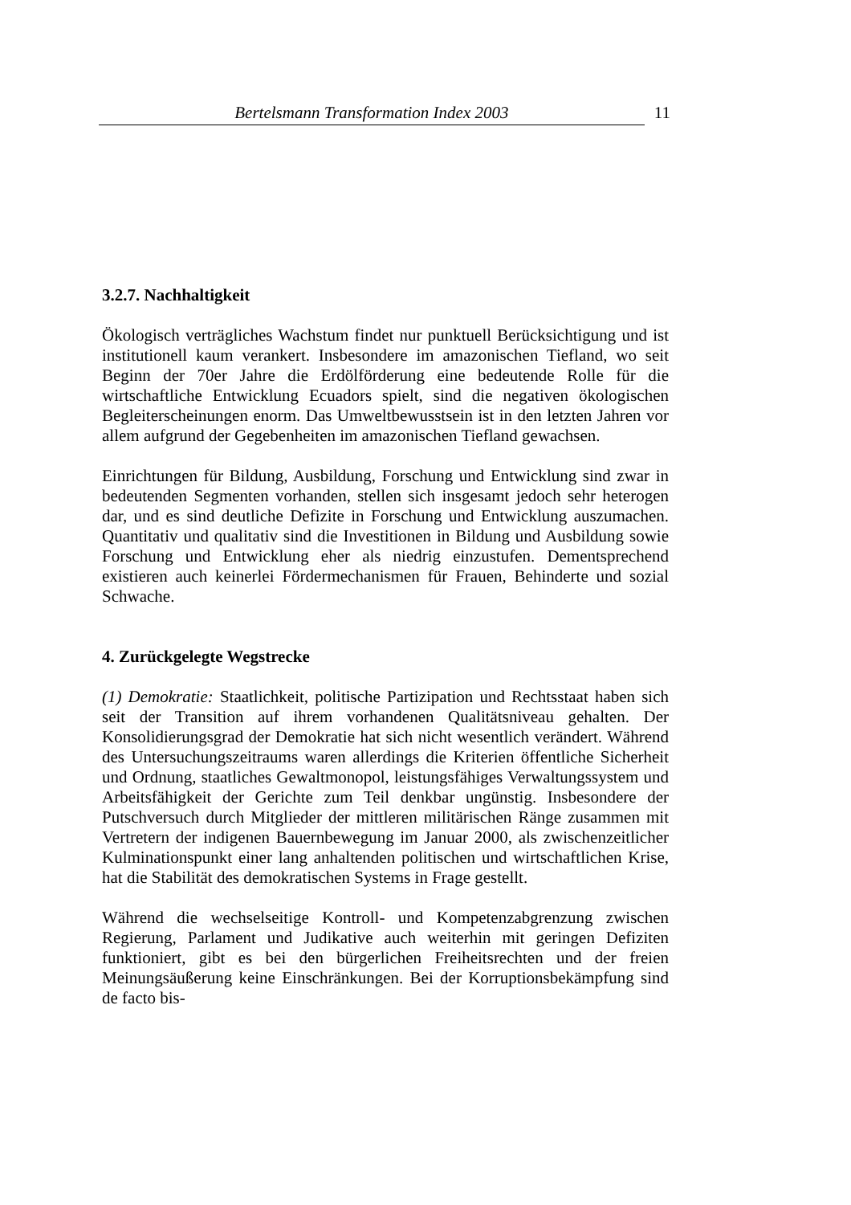Bertelsmann Transformation Index 2003 11
3.2.7. Nachhaltigkeit
Ökologisch verträgliches Wachstum findet nur punktuell Berücksichtigung und ist institutionell kaum verankert. Insbesondere im amazonischen Tiefland, wo seit Beginn der 70er Jahre die Erdölförderung eine bedeutende Rolle für die wirtschaftliche Entwicklung Ecuadors spielt, sind die negativen ökologischen Begleiterscheinungen enorm. Das Umweltbewusstsein ist in den letzten Jahren vor allem aufgrund der Gegebenheiten im amazonischen Tiefland gewachsen.
Einrichtungen für Bildung, Ausbildung, Forschung und Entwicklung sind zwar in bedeutenden Segmenten vorhanden, stellen sich insgesamt jedoch sehr heterogen dar, und es sind deutliche Defizite in Forschung und Entwicklung auszumachen. Quantitativ und qualitativ sind die Investitionen in Bildung und Ausbildung sowie Forschung und Entwicklung eher als niedrig einzustufen. Dementsprechend existieren auch keinerlei Fördermechanismen für Frauen, Behinderte und sozial Schwache.
4. Zurückgelegte Wegstrecke
(1) Demokratie: Staatlichkeit, politische Partizipation und Rechtsstaat haben sich seit der Transition auf ihrem vorhandenen Qualitätsniveau gehalten. Der Konsolidierungsgrad der Demokratie hat sich nicht wesentlich verändert. Während des Untersuchungszeitraums waren allerdings die Kriterien öffentliche Sicherheit und Ordnung, staatliches Gewaltmonopol, leistungsfähiges Verwaltungssystem und Arbeitsfähigkeit der Gerichte zum Teil denkbar ungünstig. Insbesondere der Putschversuch durch Mitglieder der mittleren militärischen Ränge zusammen mit Vertretern der indigenen Bauernbewegung im Januar 2000, als zwischenzeitlicher Kulminationspunkt einer lang anhaltenden politischen und wirtschaftlichen Krise, hat die Stabilität des demokratischen Systems in Frage gestellt.
Während die wechselseitige Kontroll- und Kompetenzabgrenzung zwischen Regierung, Parlament und Judikative auch weiterhin mit geringen Defiziten funktioniert, gibt es bei den bürgerlichen Freiheitsrechten und der freien Meinungsäußerung keine Einschränkungen. Bei der Korruptionsbekämpfung sind de facto bis-